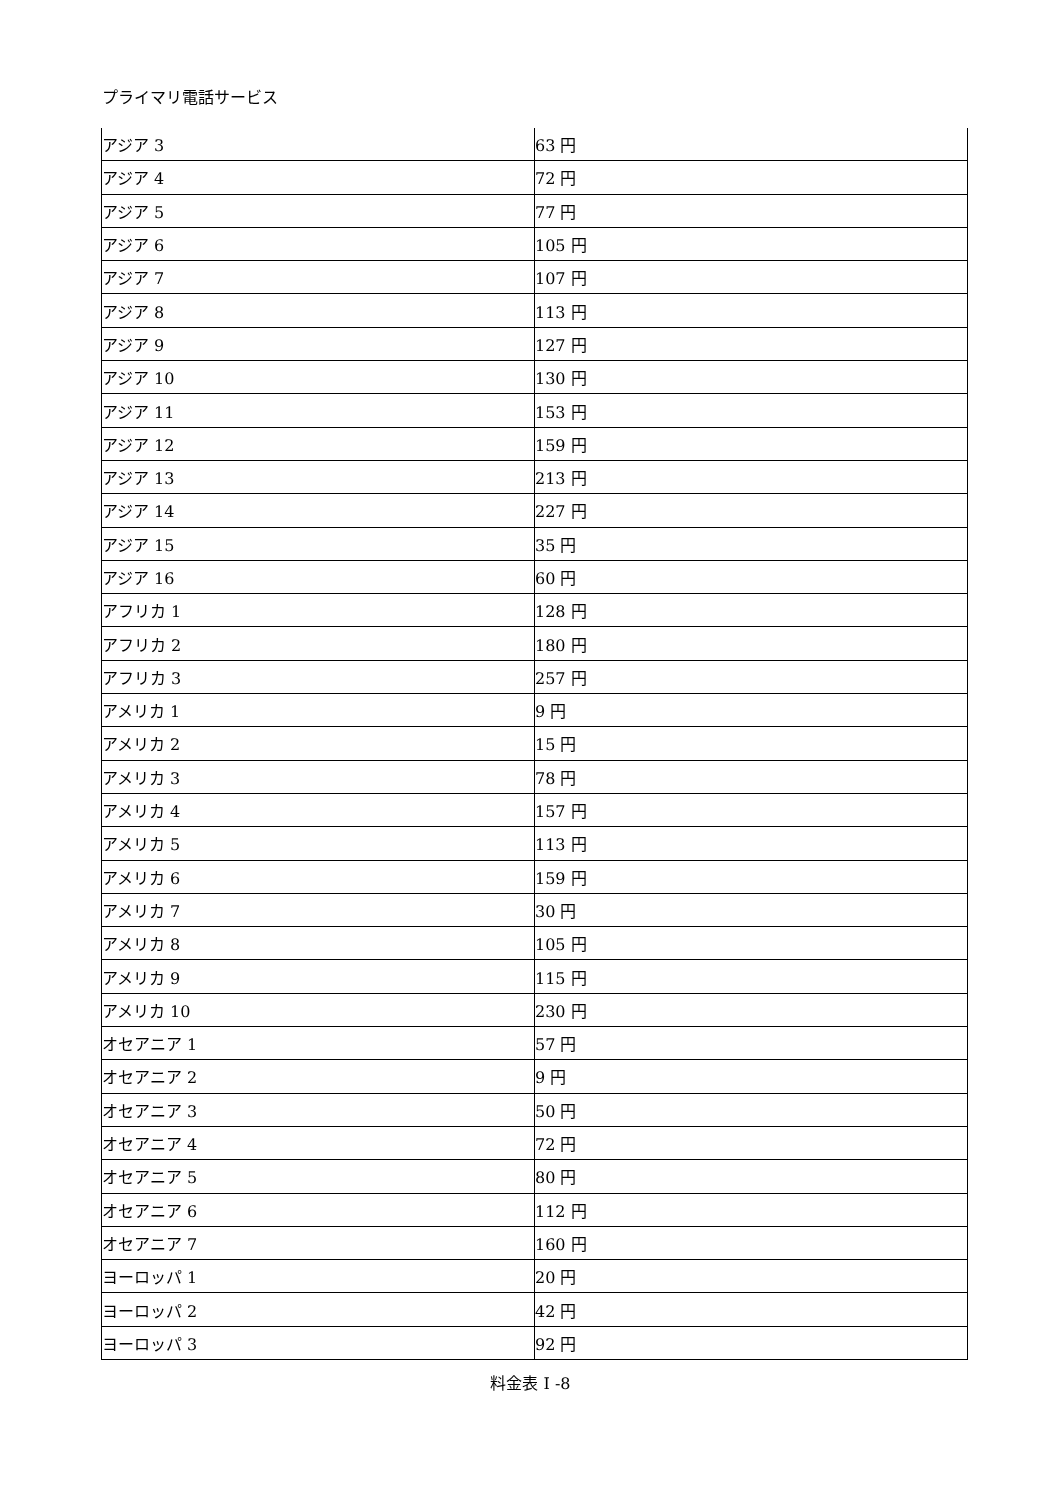プライマリ電話サービス
| アジア 3 | 63 円 |
| アジア 4 | 72 円 |
| アジア 5 | 77 円 |
| アジア 6 | 105 円 |
| アジア 7 | 107 円 |
| アジア 8 | 113 円 |
| アジア 9 | 127 円 |
| アジア 10 | 130 円 |
| アジア 11 | 153 円 |
| アジア 12 | 159 円 |
| アジア 13 | 213 円 |
| アジア 14 | 227 円 |
| アジア 15 | 35 円 |
| アジア 16 | 60 円 |
| アフリカ 1 | 128 円 |
| アフリカ 2 | 180 円 |
| アフリカ 3 | 257 円 |
| アメリカ 1 | 9 円 |
| アメリカ 2 | 15 円 |
| アメリカ 3 | 78 円 |
| アメリカ 4 | 157 円 |
| アメリカ 5 | 113 円 |
| アメリカ 6 | 159 円 |
| アメリカ 7 | 30 円 |
| アメリカ 8 | 105 円 |
| アメリカ 9 | 115 円 |
| アメリカ 10 | 230 円 |
| オセアニア 1 | 57 円 |
| オセアニア 2 | 9 円 |
| オセアニア 3 | 50 円 |
| オセアニア 4 | 72 円 |
| オセアニア 5 | 80 円 |
| オセアニア 6 | 112 円 |
| オセアニア 7 | 160 円 |
| ヨーロッパ 1 | 20 円 |
| ヨーロッパ 2 | 42 円 |
| ヨーロッパ 3 | 92 円 |
料金表 I -8